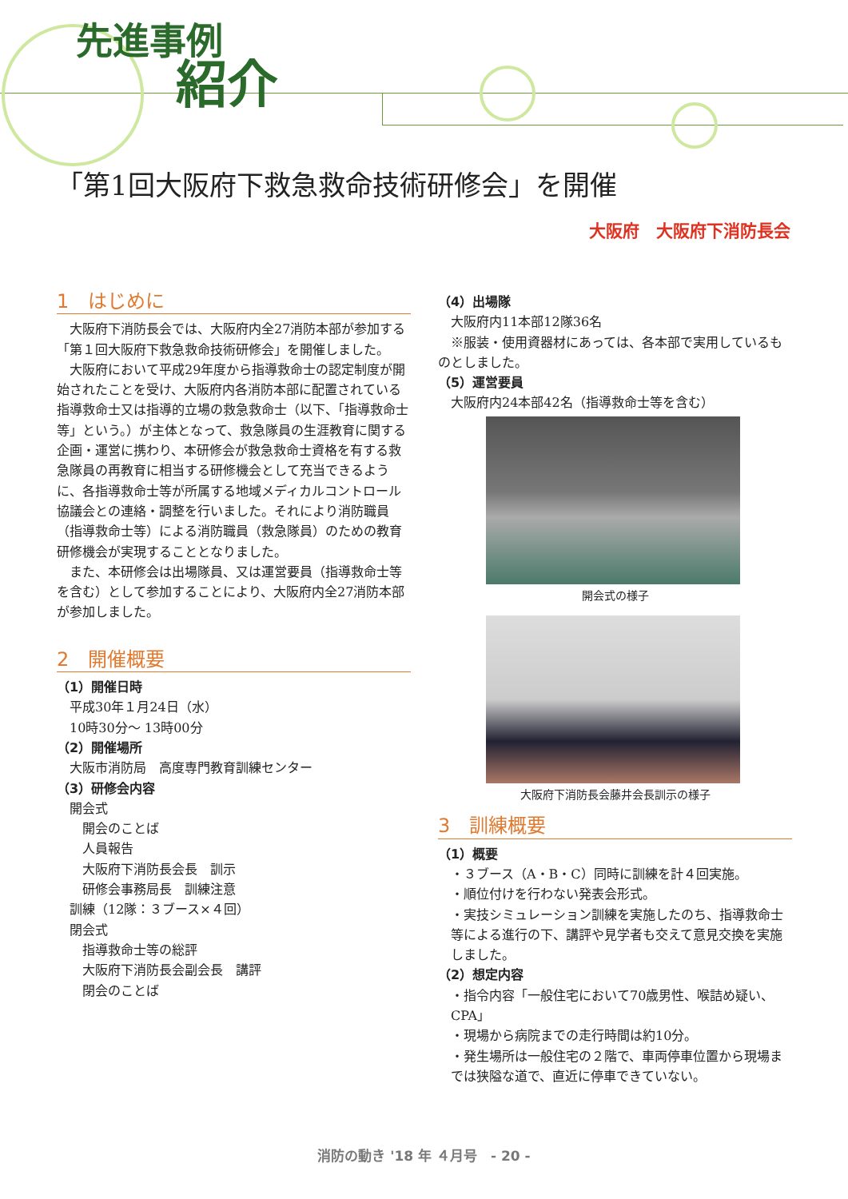先進事例
紹介
「第1回大阪府下救急救命技術研修会」を開催
大阪府　大阪府下消防長会
1　はじめに
大阪府下消防長会では、大阪府内全27消防本部が参加する「第１回大阪府下救急救命技術研修会」を開催しました。
大阪府において平成29年度から指導救命士の認定制度が開始されたことを受け、大阪府内各消防本部に配置されている指導救命士又は指導的立場の救急救命士（以下、「指導救命士等」という。）が主体となって、救急隊員の生涯教育に関する企画・運営に携わり、本研修会が救急救命士資格を有する救急隊員の再教育に相当する研修機会として充当できるように、各指導救命士等が所属する地域メディカルコントロール協議会との連絡・調整を行いました。それにより消防職員（指導救命士等）による消防職員（救急隊員）のための教育研修機会が実現することとなりました。
また、本研修会は出場隊員、又は運営要員（指導救命士等を含む）として参加することにより、大阪府内全27消防本部が参加しました。
2　開催概要
（1）開催日時
平成30年１月24日（水）
10時30分～ 13時00分
（2）開催場所
大阪市消防局　高度専門教育訓練センター
（3）研修会内容
開会式
開会のことば
人員報告
大阪府下消防長会長　訓示
研修会事務局長　訓練注意
訓練（12隊：３ブース×４回）
閉会式
指導救命士等の総評
大阪府下消防長会副会長　講評
閉会のことば
（4）出場隊
大阪府内11本部12隊36名
※服装・使用資器材にあっては、各本部で実用しているものとしました。
（5）運営要員
大阪府内24本部42名（指導救命士等を含む）
開会式の様子
大阪府下消防長会藤井会長訓示の様子
3　訓練概要
（1）概要
・３ブース（A・B・C）同時に訓練を計４回実施。
・順位付けを行わない発表会形式。
・実技シミュレーション訓練を実施したのち、指導救命士等による進行の下、講評や見学者も交えて意見交換を実施しました。
（2）想定内容
・指令内容「一般住宅において70歳男性、喉詰め疑い、CPA」
・現場から病院までの走行時間は約10分。
・発生場所は一般住宅の２階で、車両停車位置から現場までは狭隘な道で、直近に停車できていない。
消防の動き '18 年 ４月号　- 20 -